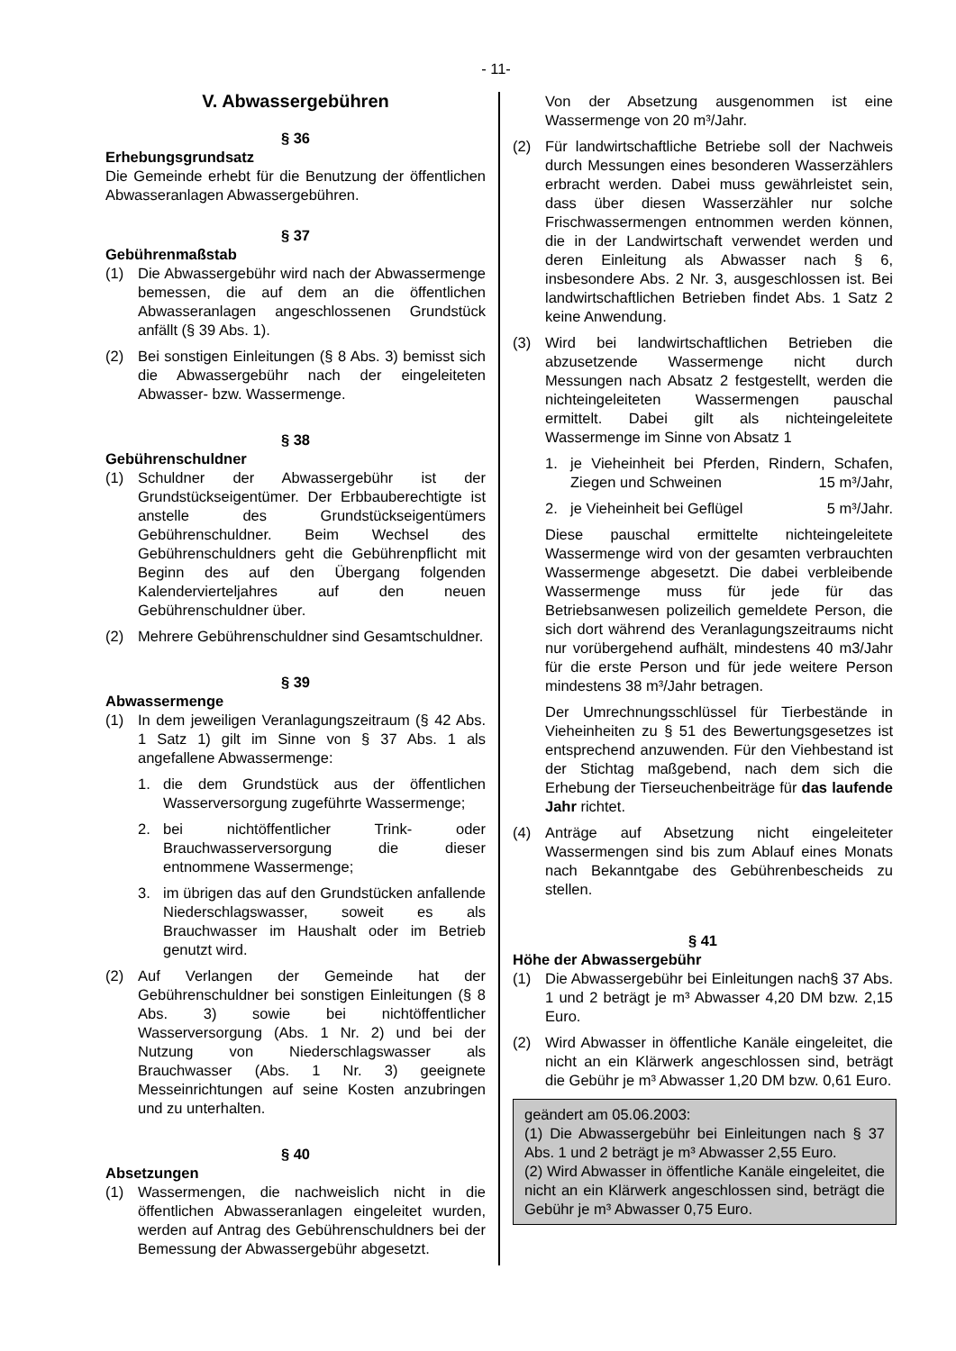- 11-
V. Abwassergebühren
§ 36
Erhebungsgrundsatz
Die Gemeinde erhebt für die Benutzung der öffentlichen Abwasseranlagen Abwassergebühren.
§ 37
Gebührenmaßstab
(1) Die Abwassergebühr wird nach der Abwassermenge bemessen, die auf dem an die öffentlichen Abwasseranlagen angeschlossenen Grundstück anfällt (§ 39 Abs. 1).
(2) Bei sonstigen Einleitungen (§ 8 Abs. 3) bemisst sich die Abwassergebühr nach der eingeleiteten Abwasser- bzw. Wassermenge.
§ 38
Gebührenschuldner
(1) Schuldner der Abwassergebühr ist der Grundstückseigentümer. Der Erbbauberechtigte ist anstelle des Grundstückseigentümers Gebührenschuldner. Beim Wechsel des Gebührenschuldners geht die Gebührenpflicht mit Beginn des auf den Übergang folgenden Kalendervierteljahres auf den neuen Gebührenschuldner über.
(2) Mehrere Gebührenschuldner sind Gesamtschuldner.
§ 39
Abwassermenge
(1) In dem jeweiligen Veranlagungszeitraum (§ 42 Abs. 1 Satz 1) gilt im Sinne von § 37 Abs. 1 als angefallene Abwassermenge:
1. die dem Grundstück aus der öffentlichen Wasserversorgung zugeführte Wassermenge;
2. bei nichtöffentlicher Trink- oder Brauchwasserversorgung die dieser entnommene Wassermenge;
3. im übrigen das auf den Grundstücken anfallende Niederschlagswasser, soweit es als Brauchwasser im Haushalt oder im Betrieb genutzt wird.
(2) Auf Verlangen der Gemeinde hat der Gebührenschuldner bei sonstigen Einleitungen (§ 8 Abs. 3) sowie bei nichtöffentlicher Wasserversorgung (Abs. 1 Nr. 2) und bei der Nutzung von Niederschlagswasser als Brauchwasser (Abs. 1 Nr. 3) geeignete Messeinrichtungen auf seine Kosten anzubringen und zu unterhalten.
§ 40
Absetzungen
(1) Wassermengen, die nachweislich nicht in die öffentlichen Abwasseranlagen eingeleitet wurden, werden auf Antrag des Gebührenschuldners bei der Bemessung der Abwassergebühr abgesetzt.
Von der Absetzung ausgenommen ist eine Wassermenge von 20 m³/Jahr.
(2) Für landwirtschaftliche Betriebe soll der Nachweis durch Messungen eines besonderen Wasserzählers erbracht werden. Dabei muss gewährleistet sein, dass über diesen Wasserzähler nur solche Frischwassermengen entnommen werden können, die in der Landwirtschaft verwendet werden und deren Einleitung als Abwasser nach § 6, insbesondere Abs. 2 Nr. 3, ausgeschlossen ist. Bei landwirtschaftlichen Betrieben findet Abs. 1 Satz 2 keine Anwendung.
(3) Wird bei landwirtschaftlichen Betrieben die abzusetzende Wassermenge nicht durch Messungen nach Absatz 2 festgestellt, werden die nichteingeleiteten Wassermengen pauschal ermittelt. Dabei gilt als nichteingeleitete Wassermenge im Sinne von Absatz 1
1. je Vieheinheit bei Pferden, Rindern, Schafen, Ziegen und Schweinen 15 m³/Jahr,
2. je Vieheinheit bei Geflügel 5 m³/Jahr.
Diese pauschal ermittelte nichteingeleitete Wassermenge wird von der gesamten verbrauchten Wassermenge abgesetzt. Die dabei verbleibende Wassermenge muss für jede für das Betriebsanwesen polizeilich gemeldete Person, die sich dort während des Veranlagungszeitraums nicht nur vorübergehend aufhält, mindestens 40 m3/Jahr für die erste Person und für jede weitere Person mindestens 38 m³/Jahr betragen.
Der Umrechnungsschlüssel für Tierbestände in Vieheinheiten zu § 51 des Bewertungsgesetzes ist entsprechend anzuwenden. Für den Viehbestand ist der Stichtag maßgebend, nach dem sich die Erhebung der Tierseuchenbeiträge für das laufende Jahr richtet.
(4) Anträge auf Absetzung nicht eingeleiteter Wassermengen sind bis zum Ablauf eines Monats nach Bekanntgabe des Gebührenbescheids zu stellen.
§ 41
Höhe der Abwassergebühr
(1) Die Abwassergebühr bei Einleitungen nach§ 37 Abs. 1 und 2 beträgt je m³ Abwasser 4,20 DM bzw. 2,15 Euro.
(2) Wird Abwasser in öffentliche Kanäle eingeleitet, die nicht an ein Klärwerk angeschlossen sind, beträgt die Gebühr je m³ Abwasser 1,20 DM bzw. 0,61 Euro.
geändert am 05.06.2003:
(1) Die Abwassergebühr bei Einleitungen nach § 37 Abs. 1 und 2 beträgt je m³ Abwasser 2,55 Euro.
(2) Wird Abwasser in öffentliche Kanäle eingeleitet, die nicht an ein Klärwerk angeschlossen sind, beträgt die Gebühr je m³ Abwasser 0,75 Euro.